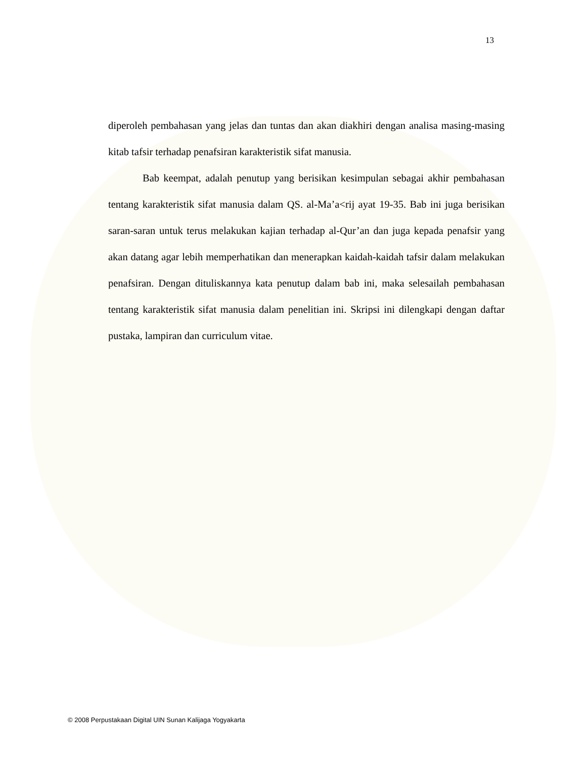13
diperoleh pembahasan yang jelas dan tuntas dan akan diakhiri dengan analisa masing-masing kitab tafsir terhadap penafsiran karakteristik sifat manusia.
Bab keempat, adalah penutup yang berisikan kesimpulan sebagai akhir pembahasan tentang karakteristik sifat manusia dalam QS. al-Ma’a<rij ayat 19-35. Bab ini juga berisikan saran-saran untuk terus melakukan kajian terhadap al-Qur’an dan juga kepada penafsir yang akan datang agar lebih memperhatikan dan menerapkan kaidah-kaidah tafsir dalam melakukan penafsiran. Dengan dituliskannya kata penutup dalam bab ini, maka selesailah pembahasan tentang karakteristik sifat manusia dalam penelitian ini. Skripsi ini dilengkapi dengan daftar pustaka, lampiran dan curriculum vitae.
© 2008 Perpustakaan Digital UIN Sunan Kalijaga Yogyakarta